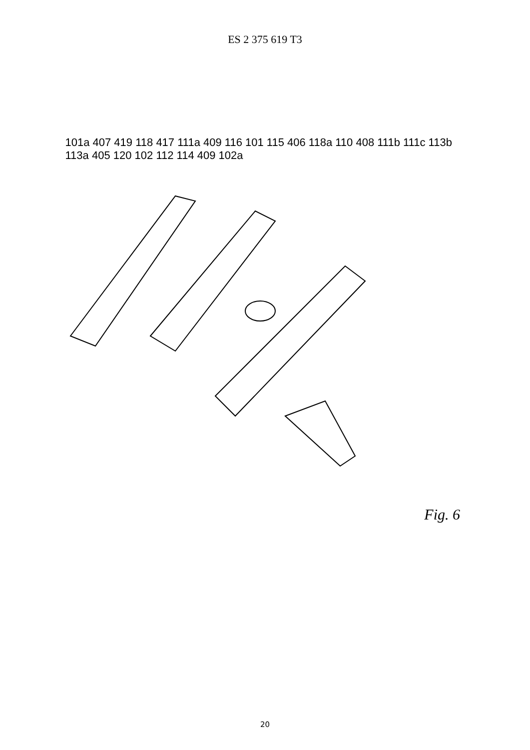ES 2 375 619 T3
101a 407 419 118 417 111a 409 116 101 115 406 118a 110 408 111b 111c 113b 113a 405 120 102 112 114 409 102a
Fig. 6
20